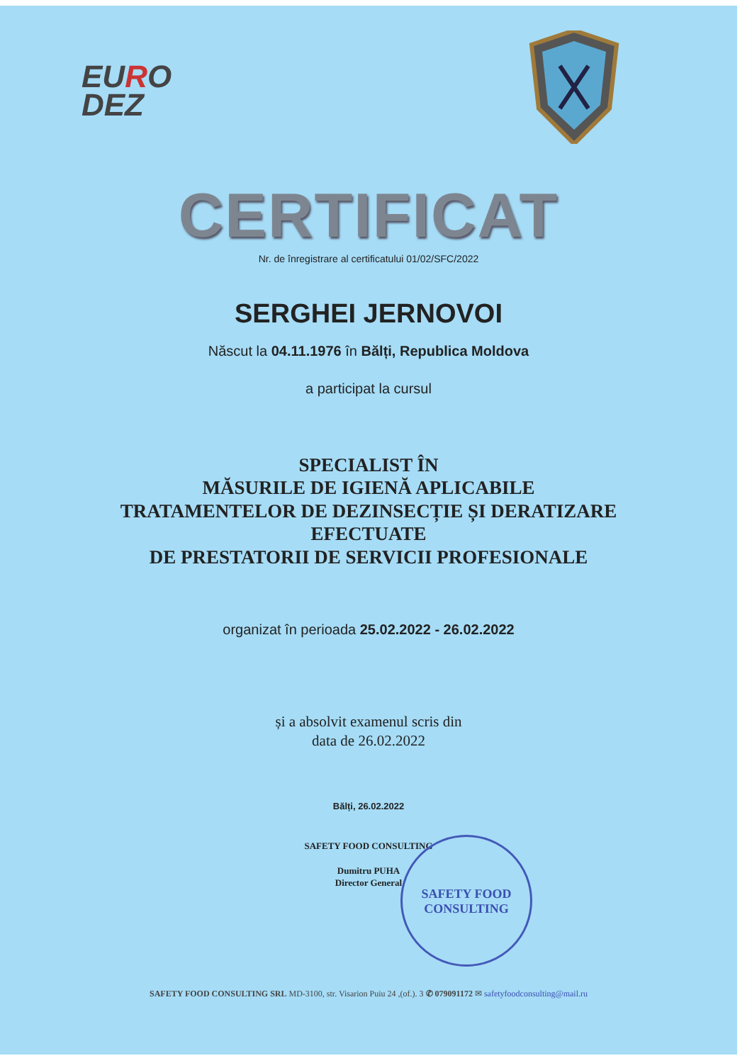EURO
DEZ
CERTIFICAT
Nr. de înregistrare al certificatului 01/02/SFC/2022
SERGHEI JERNOVOI
Născut la 04.11.1976 în Bălți, Republica Moldova
a participat la cursul
SPECIALIST ÎN
MĂSURILE DE IGIENĂ APLICABILE
TRATAMENTELOR DE DEZINSECȚIE ȘI DERATIZARE
EFECTUATE
DE PRESTATORII DE SERVICII PROFESIONALE
organizat în perioada 25.02.2022 - 26.02.2022
și a absolvit examenul scris din
data de 26.02.2022
Bălți, 26.02.2022
SAFETY FOOD CONSULTING
Dumitru PUHA
Director General
SAFETY FOOD
CONSULTING
SAFETY FOOD CONSULTING SRL MD-3100, str. Visarion Puiu 24 ,(of.). 3 ✆ 079091172 ✉ safetyfoodconsulting@mail.ru